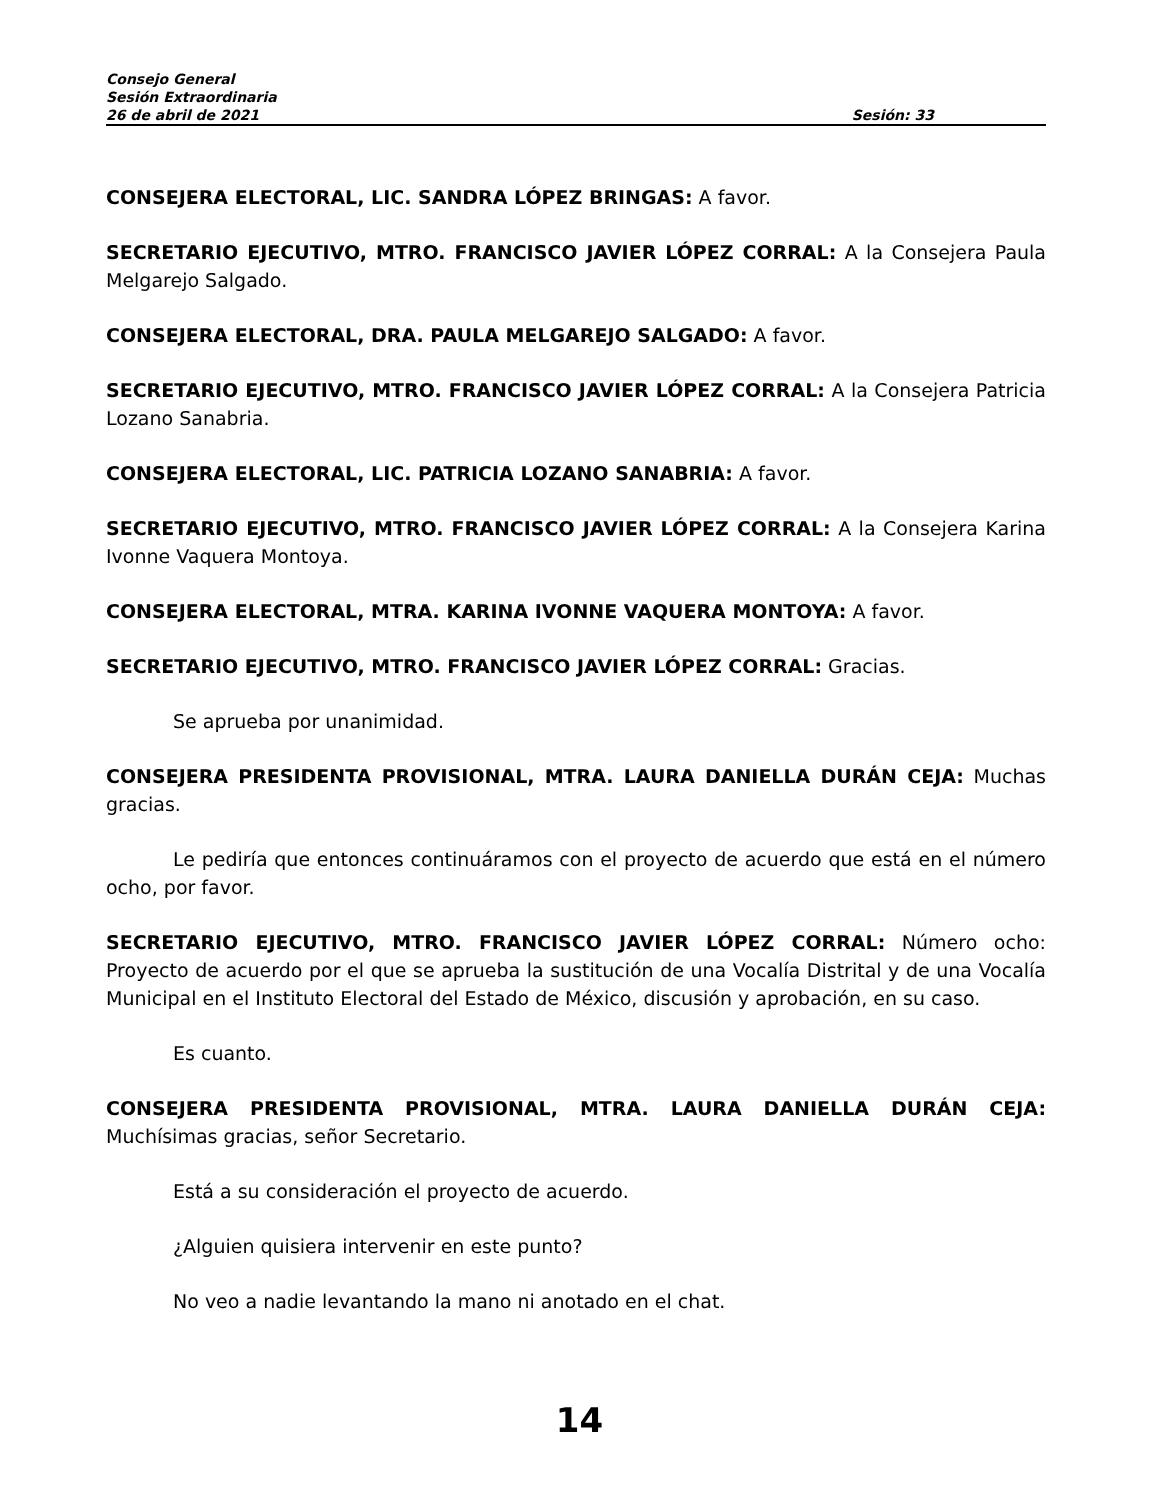Consejo General
Sesión Extraordinaria
26 de abril de 2021 Sesión: 33
CONSEJERA ELECTORAL, LIC. SANDRA LÓPEZ BRINGAS: A favor.
SECRETARIO EJECUTIVO, MTRO. FRANCISCO JAVIER LÓPEZ CORRAL: A la Consejera Paula Melgarejo Salgado.
CONSEJERA ELECTORAL, DRA. PAULA MELGAREJO SALGADO: A favor.
SECRETARIO EJECUTIVO, MTRO. FRANCISCO JAVIER LÓPEZ CORRAL: A la Consejera Patricia Lozano Sanabria.
CONSEJERA ELECTORAL, LIC. PATRICIA LOZANO SANABRIA: A favor.
SECRETARIO EJECUTIVO, MTRO. FRANCISCO JAVIER LÓPEZ CORRAL: A la Consejera Karina Ivonne Vaquera Montoya.
CONSEJERA ELECTORAL, MTRA. KARINA IVONNE VAQUERA MONTOYA: A favor.
SECRETARIO EJECUTIVO, MTRO. FRANCISCO JAVIER LÓPEZ CORRAL: Gracias.
Se aprueba por unanimidad.
CONSEJERA PRESIDENTA PROVISIONAL, MTRA. LAURA DANIELLA DURÁN CEJA: Muchas gracias.
Le pediría que entonces continuáramos con el proyecto de acuerdo que está en el número ocho, por favor.
SECRETARIO EJECUTIVO, MTRO. FRANCISCO JAVIER LÓPEZ CORRAL: Número ocho: Proyecto de acuerdo por el que se aprueba la sustitución de una Vocalía Distrital y de una Vocalía Municipal en el Instituto Electoral del Estado de México, discusión y aprobación, en su caso.
Es cuanto.
CONSEJERA PRESIDENTA PROVISIONAL, MTRA. LAURA DANIELLA DURÁN CEJA: Muchísimas gracias, señor Secretario.
Está a su consideración el proyecto de acuerdo.
¿Alguien quisiera intervenir en este punto?
No veo a nadie levantando la mano ni anotado en el chat.
14